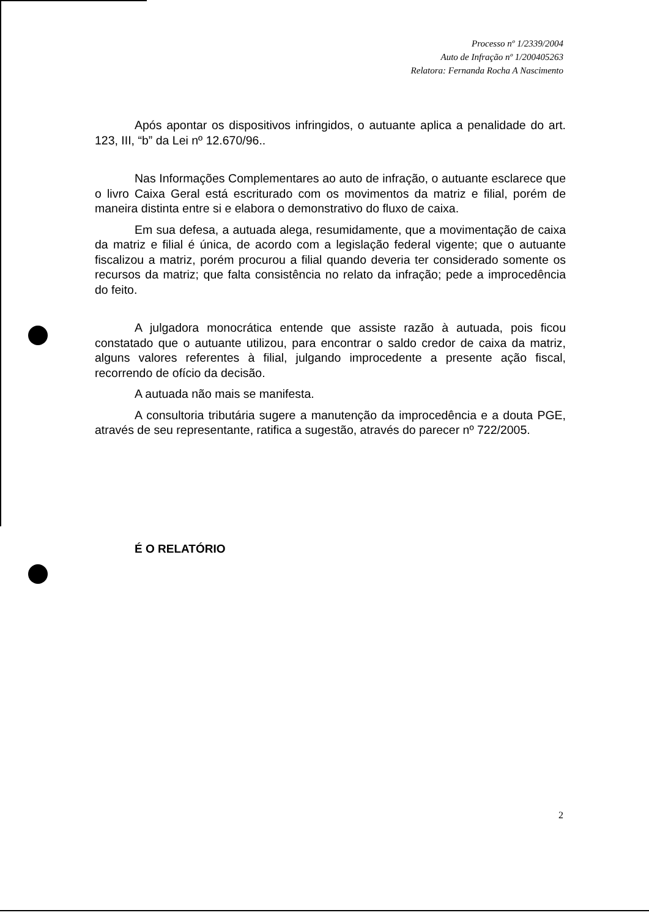Processo nº 1/2339/2004
Auto de Infração nº 1/200405263
Relatora: Fernanda Rocha A Nascimento
Após apontar os dispositivos infringidos, o autuante aplica a penalidade do art. 123, III, “b” da Lei nº 12.670/96..
Nas Informações Complementares ao auto de infração, o autuante esclarece que o livro Caixa Geral está escriturado com os movimentos da matriz e filial, porém de maneira distinta entre si e elabora o demonstrativo do fluxo de caixa.
Em sua defesa, a autuada alega, resumidamente, que a movimentação de caixa da matriz e filial é única, de acordo com a legislação federal vigente; que o autuante fiscalizou a matriz, porém procurou a filial quando deveria ter considerado somente os recursos da matriz; que falta consistência no relato da infração; pede a improcedência do feito.
A julgadora monocrática entende que assiste razão à autuada, pois ficou constatado que o autuante utilizou, para encontrar o saldo credor de caixa da matriz, alguns valores referentes à filial, julgando improcedente a presente ação fiscal, recorrendo de ofício da decisão.
A autuada não mais se manifesta.
A consultoria tributária sugere a manutenção da improcedência e a douta PGE, através de seu representante, ratifica a sugestão, através do parecer nº 722/2005.
É O RELATÓRIO
2